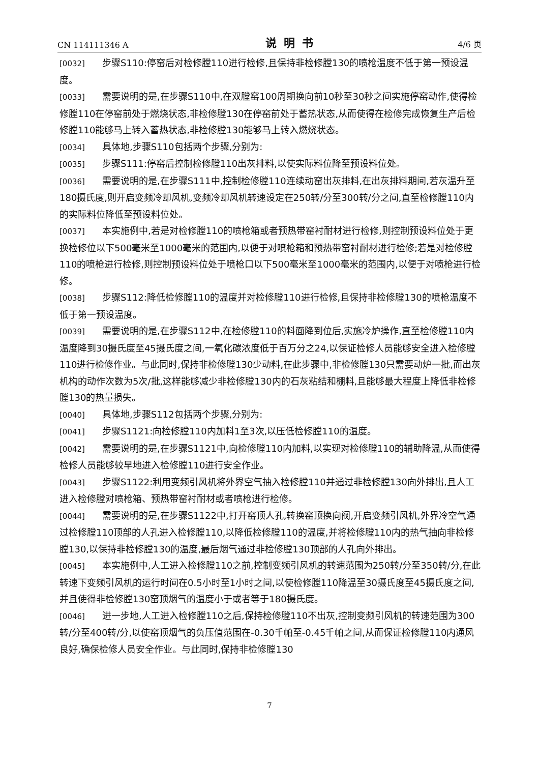CN 114111346 A 说明书 4/6 页
[0032] 步骤S110:停窑后对检修膛110进行检修,且保持非检修膛130的喷枪温度不低于第一预设温度。
[0033] 需要说明的是,在步骤S110中,在双膛窑100周期换向前10秒至30秒之间实施停窑动作,使得检修膛110在停窑前处于燃烧状态,非检修膛130在停窑前处于蓄热状态,从而使得在检修完成恢复生产后检修膛110能够马上转入蓄热状态,非检修膛130能够马上转入燃烧状态。
[0034] 具体地,步骤S110包括两个步骤,分别为:
[0035] 步骤S111:停窑后控制检修膛110出灰排料,以使实际料位降至预设料位处。
[0036] 需要说明的是,在步骤S111中,控制检修膛110连续动窑出灰排料,在出灰排料期间,若灰温升至180摄氏度,则开启变频冷却风机,变频冷却风机转速设定在250转/分至300转/分之间,直至检修膛110内的实际料位降低至预设料位处。
[0037] 本实施例中,若是对检修膛110的喷枪箱或者预热带窑衬耐材进行检修,则控制预设料位处于更换检修位以下500毫米至1000毫米的范围内,以便于对喷枪箱和预热带窑衬耐材进行检修;若是对检修膛110的喷枪进行检修,则控制预设料位处于喷枪口以下500毫米至1000毫米的范围内,以便于对喷枪进行检修。
[0038] 步骤S112:降低检修膛110的温度并对检修膛110进行检修,且保持非检修膛130的喷枪温度不低于第一预设温度。
[0039] 需要说明的是,在步骤S112中,在检修膛110的料面降到位后,实施冷炉操作,直至检修膛110内温度降到30摄氏度至45摄氏度之间,一氧化碳浓度低于百万分之24,以保证检修人员能够安全进入检修膛110进行检修作业。与此同时,保持非检修膛130少动料,在此步骤中,非检修膛130只需要动炉一批,而出灰机构的动作次数为5次/批,这样能够减少非检修膛130内的石灰粘结和棚料,且能够最大程度上降低非检修膛130的热量损失。
[0040] 具体地,步骤S112包括两个步骤,分别为:
[0041] 步骤S1121:向检修膛110内加料1至3次,以压低检修膛110的温度。
[0042] 需要说明的是,在步骤S1121中,向检修膛110内加料,以实现对检修膛110的辅助降温,从而使得检修人员能够较早地进入检修膛110进行安全作业。
[0043] 步骤S1122:利用变频引风机将外界空气抽入检修膛110并通过非检修膛130向外排出,且人工进入检修膛对喷枪箱、预热带窑衬耐材或者喷枪进行检修。
[0044] 需要说明的是,在步骤S1122中,打开窑顶人孔,转换窑顶换向阀,开启变频引风机,外界冷空气通过检修膛110顶部的人孔进入检修膛110,以降低检修膛110的温度,并将检修膛110内的热气抽向非检修膛130,以保持非检修膛130的温度,最后烟气通过非检修膛130顶部的人孔向外排出。
[0045] 本实施例中,人工进入检修膛110之前,控制变频引风机的转速范围为250转/分至350转/分,在此转速下变频引风机的运行时间在0.5小时至1小时之间,以使检修膛110降温至30摄氏度至45摄氏度之间,并且使得非检修膛130窑顶烟气的温度小于或者等于180摄氏度。
[0046] 进一步地,人工进入检修膛110之后,保持检修膛110不出灰,控制变频引风机的转速范围为300转/分至400转/分,以使窑顶烟气的负压值范围在-0.30千帕至-0.45千帕之间,从而保证检修膛110内通风良好,确保检修人员安全作业。与此同时,保持非检修膛130
7